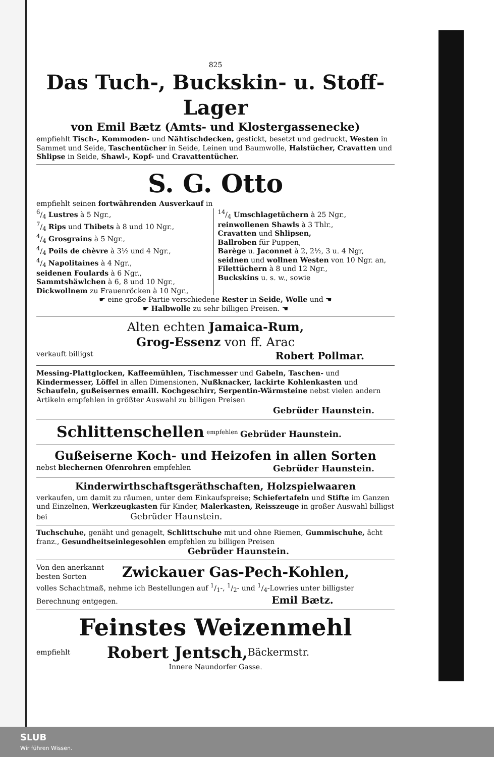825
Das Tuch-, Buckskin- u. Stoff-Lager
von Emil Bætz (Amts- und Klostergassenecke)
empfiehlt Tisch-, Kommoden- und Nähtischdecken, gestickt, besetzt und gedruckt, Westen in Sammet und Seide, Taschentücher in Seide, Leinen und Baumwolle, Halstücher, Cravatten und Shlipse in Seide, Shawl-, Kopf- und Cravattentücher.
S. G. Otto
empfiehlt seinen fortwährenden Ausverkauf in
6/4 Lustres à 5 Ngr.,
7/4 Rips und Thibets à 8 und 10 Ngr.,
4/4 Grosgrains à 5 Ngr.,
4/4 Poils de chèvre à 3½ und 4 Ngr.,
4/4 Napolitaines à 4 Ngr.,
seidenen Foulards à 6 Ngr.,
Sammtshäwlchen à 6, 8 und 10 Ngr.,
Dickwollnem zu Frauenröcken à 10 Ngr.,
14/4 Umschlagetüchern à 25 Ngr.,
reinwollenen Shawls à 3 Thlr.,
Cravatten und Shlipsen,
Ballroben für Puppen,
Barège u. Jaconnet à 2, 2½, 3 u. 4 Ngr,
seidnen und wollnen Westen von 10 Ngr. an,
Filettüchern à 8 und 12 Ngr.,
Buckskins u. s. w., sowie
☛ eine große Partie verschiedene Rester in Seide, Wolle und ☚
☛ Halbwolle zu sehr billigen Preisen. ☚
Alten echten Jamaica-Rum,
Grog-Essenz von ff. Arac
verkauft billigst Robert Pollmar.
Messing-Plattglocken, Kaffeemühlen, Tischmesser und Gabeln, Taschen- und Kindermesser, Löffel in allen Dimensionen, Nußknacker, lackirte Kohlenkasten und Schaufeln, gußeisernes emaill. Kochgeschirr, Serpentin-Wärmsteine nebst vielen andern Artikeln empfehlen in größter Auswahl zu billigen Preisen
Gebrüder Haunstein.
Schlittenschellen <sup>empfehlen</sup> Gebrüder Haunstein.
Gußeiserne Koch- und Heizofen in allen Sorten
nebst blechernen Ofenrohren empfehlen Gebrüder Haunstein.
Kinderwirthschaftsgeräthschaften, Holzspielwaaren
verkaufen, um damit zu räumen, unter dem Einkaufspreise; Schiefertafeln und Stifte im Ganzen und Einzelnen, Werkzeugkasten für Kinder, Malerkasten, Reisszeuge in großer Auswahl billigst bei Gebrüder Haunstein.
Tuchschuhe, genäht und genagelt, Schlittschuhe mit und ohne Riemen, Gummischuhe, ächt franz., Gesundheitseinlegesohlen empfehlen zu billigen Preisen Gebrüder Haunstein.
Von den anerkannt besten Sorten Zwickauer Gas-Pech-Kohlen,
volles Schachtmaß, nehme ich Bestellungen auf 1/1-, 1/2- und 1/4-Lowries unter billigster Berechnung entgegen. Emil Bætz.
Feinstes Weizenmehl
empfiehlt Robert Jentsch, Bäckermstr.
Innere Naundorfer Gasse.
SLUB
Wir führen Wissen.